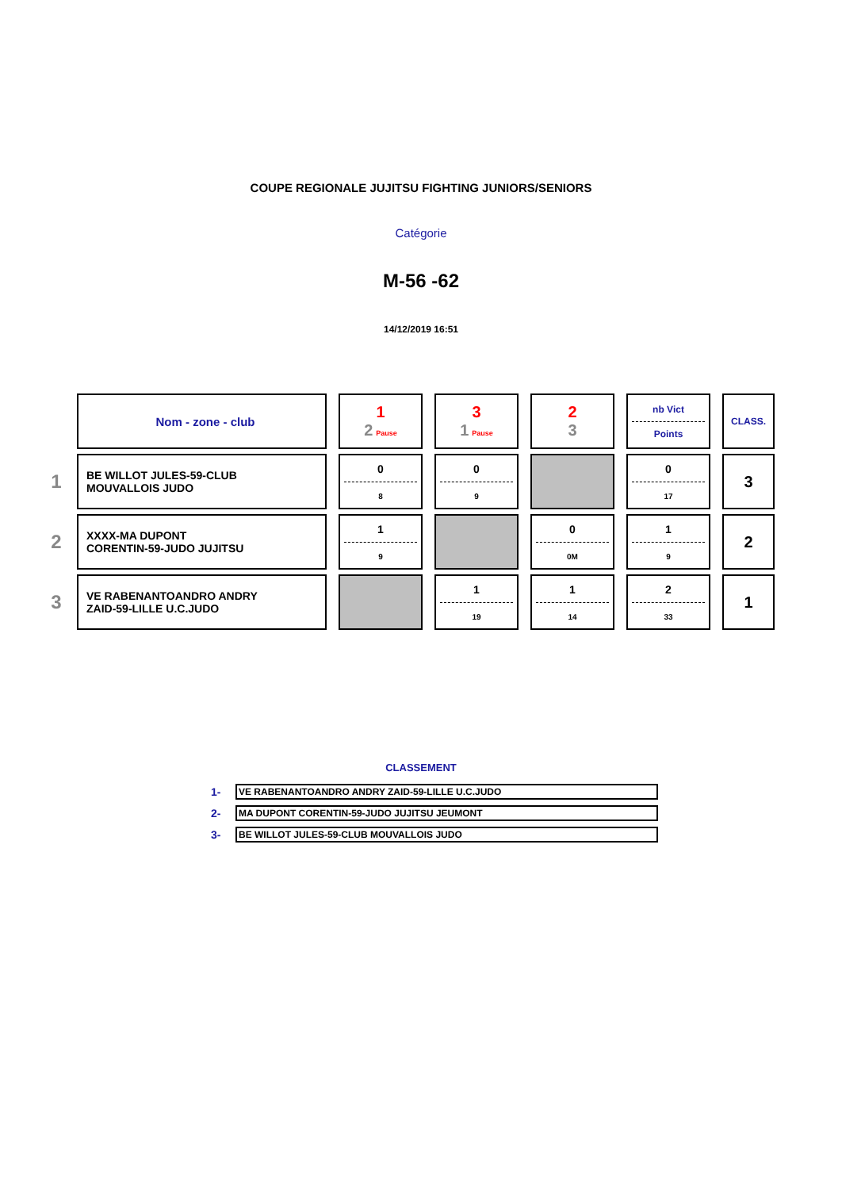COUPE REGIONALE JUJITSU FIGHTING JUNIORS/SENIORS
Catégorie
M-56 -62
14/12/2019 16:51
| | Nom - zone - club | 1 2 Pause | 3 1 Pause | 2 3 | nb Vict Points | CLASS. |
| 1 | BE WILLOT JULES-59-CLUB MOUVALLOIS JUDO | 0 8 | 0 9 | | 0 17 | 3 |
| 2 | XXXX-MA DUPONT CORENTIN-59-JUDO JUJITSU | 1 9 | | 0 0M | 1 9 | 2 |
| 3 | VE RABENANTOANDRO ANDRY ZAID-59-LILLE U.C.JUDO | | 1 19 | 1 14 | 2 33 | 1 |
CLASSEMENT
| 1- | VE RABENANTOANDRO ANDRY ZAID-59-LILLE U.C.JUDO |
| 2- | MA DUPONT CORENTIN-59-JUDO JUJITSU JEUMONT |
| 3- | BE WILLOT JULES-59-CLUB MOUVALLOIS JUDO |